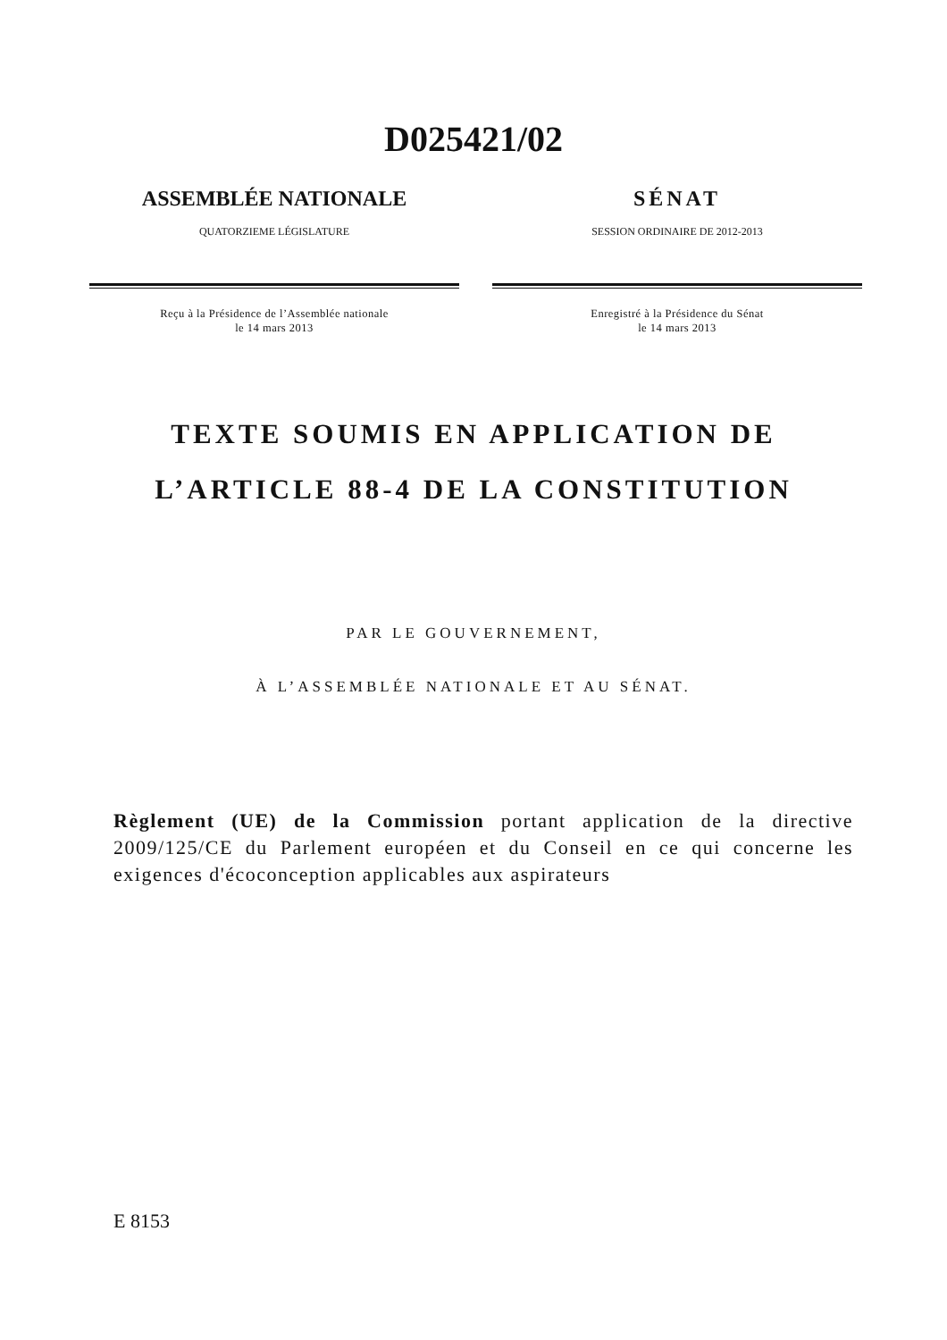D025421/02
ASSEMBLÉE NATIONALE
QUATORZIEME LÉGISLATURE
Reçu à la Présidence de l’Assemblée nationale
le 14 mars 2013
SÉNAT
SESSION ORDINAIRE DE 2012-2013
Enregistré à la Présidence du Sénat
le 14 mars 2013
TEXTE SOUMIS EN APPLICATION DE
L’ARTICLE 88-4 DE LA CONSTITUTION
PAR LE GOUVERNEMENT,
À L’ASSEMBLÉE NATIONALE ET AU SÉNAT.
Règlement (UE) de la Commission portant application de la directive 2009/125/CE du Parlement européen et du Conseil en ce qui concerne les exigences d'écoconception applicables aux aspirateurs
E 8153